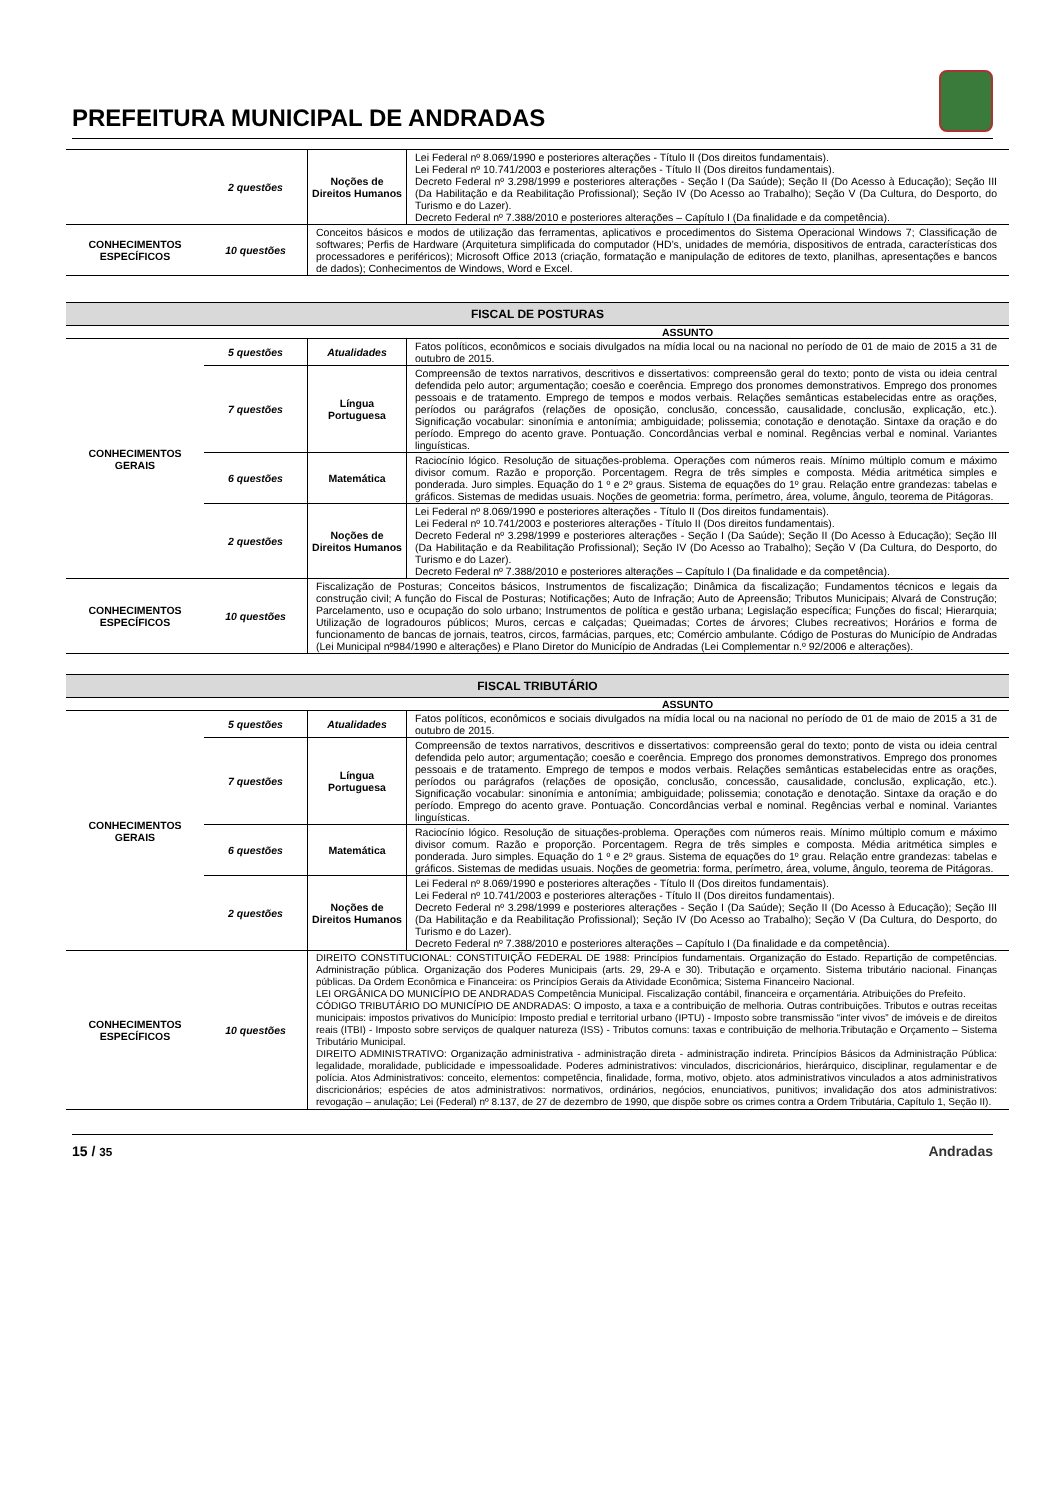PREFEITURA MUNICIPAL DE ANDRADAS
| | 2 questões | Noções de Direitos Humanos | Lei Federal nº 8.069/1990 e posteriores alterações - Título II (Dos direitos fundamentais). Lei Federal nº 10.741/2003 e posteriores alterações - Título II (Dos direitos fundamentais). Decreto Federal nº 3.298/1999 e posteriores alterações - Seção I (Da Saúde); Seção II (Do Acesso à Educação); Seção III (Da Habilitação e da Reabilitação Profissional); Seção IV (Do Acesso ao Trabalho); Seção V (Da Cultura, do Desporto, do Turismo e do Lazer). Decreto Federal nº 7.388/2010 e posteriores alterações – Capítulo I (Da finalidade e da competência). |
| CONHECIMENTOS ESPECÍFICOS | 10 questões | Conceitos básicos e modos de utilização das ferramentas, aplicativos e procedimentos do Sistema Operacional Windows 7; Classificação de softwares; Perfis de Hardware (Arquitetura simplificada do computador (HD’s, unidades de memória, dispositivos de entrada, características dos processadores e periféricos); Microsoft Office 2013 (criação, formatação e manipulação de editores de texto, planilhas, apresentações e bancos de dados); Conhecimentos de Windows, Word e Excel. | |
| FISCAL DE POSTURAS | | | |
| ASSUNTO | | | |
| CONHECIMENTOS GERAIS | 5 questões | Atualidades | Fatos políticos, econômicos e sociais divulgados na mídia local ou na nacional no período de 01 de maio de 2015 a 31 de outubro de 2015. |
| | 7 questões | Língua Portuguesa | Compreensão de textos narrativos, descritivos e dissertativos: compreensão geral do texto; ponto de vista ou ideia central defendida pelo autor; argumentação; coesão e coerência. Emprego dos pronomes demonstrativos. Emprego dos pronomes pessoais e de tratamento. Emprego de tempos e modos verbais. Relações semânticas estabelecidas entre as orações, períodos ou parágrafos (relações de oposição, conclusão, concessão, causalidade, conclusão, explicação, etc.). Significação vocabular: sinonímia e antonímia; ambiguidade; polissemia; conotação e denotação. Sintaxe da oração e do período. Emprego do acento grave. Pontuação. Concordâncias verbal e nominal. Regências verbal e nominal. Variantes linguísticas. |
| | 6 questões | Matemática | Raciocínio lógico. Resolução de situações-problema. Operações com números reais. Mínimo múltiplo comum e máximo divisor comum. Razão e proporção. Porcentagem. Regra de três simples e composta. Média aritmética simples e ponderada. Juro simples. Equação do 1 º e 2º graus. Sistema de equações do 1º grau. Relação entre grandezas: tabelas e gráficos. Sistemas de medidas usuais. Noções de geometria: forma, perímetro, área, volume, ângulo, teorema de Pitágoras. |
| | 2 questões | Noções de Direitos Humanos | Lei Federal nº 8.069/1990 e posteriores alterações - Título II (Dos direitos fundamentais). Lei Federal nº 10.741/2003 e posteriores alterações - Título II (Dos direitos fundamentais). Decreto Federal nº 3.298/1999 e posteriores alterações - Seção I (Da Saúde); Seção II (Do Acesso à Educação); Seção III (Da Habilitação e da Reabilitação Profissional); Seção IV (Do Acesso ao Trabalho); Seção V (Da Cultura, do Desporto, do Turismo e do Lazer). Decreto Federal nº 7.388/2010 e posteriores alterações – Capítulo I (Da finalidade e da competência). |
| CONHECIMENTOS ESPECÍFICOS | 10 questões | Fiscalização de Posturas; Conceitos básicos, Instrumentos de fiscalização; Dinâmica da fiscalização; Fundamentos técnicos e legais da construção civil; A função do Fiscal de Posturas; Notificações; Auto de Infração; Auto de Apreensão; Tributos Municipais; Alvará de Construção; Parcelamento, uso e ocupação do solo urbano; Instrumentos de política e gestão urbana; Legislação específica; Funções do fiscal; Hierarquia; Utilização de logradouros públicos; Muros, cercas e calçadas; Queimadas; Cortes de árvores; Clubes recreativos; Horários e forma de funcionamento de bancas de jornais, teatros, circos, farmácias, parques, etc; Comércio ambulante. Código de Posturas do Município de Andradas (Lei Municipal nº984/1990 e alterações) e Plano Diretor do Município de Andradas (Lei Complementar n.º 92/2006 e alterações). | |
| FISCAL TRIBUTÁRIO | | | |
| ASSUNTO | | | |
| CONHECIMENTOS GERAIS | 5 questões | Atualidades | Fatos políticos, econômicos e sociais divulgados na mídia local ou na nacional no período de 01 de maio de 2015 a 31 de outubro de 2015. |
| | 7 questões | Língua Portuguesa | Compreensão de textos narrativos, descritivos e dissertativos: compreensão geral do texto; ponto de vista ou ideia central defendida pelo autor; argumentação; coesão e coerência. Emprego dos pronomes demonstrativos. Emprego dos pronomes pessoais e de tratamento. Emprego de tempos e modos verbais. Relações semânticas estabelecidas entre as orações, períodos ou parágrafos (relações de oposição, conclusão, concessão, causalidade, conclusão, explicação, etc.). Significação vocabular: sinonímia e antonímia; ambiguidade; polissemia; conotação e denotação. Sintaxe da oração e do período. Emprego do acento grave. Pontuação. Concordâncias verbal e nominal. Regências verbal e nominal. Variantes linguísticas. |
| | 6 questões | Matemática | Raciocínio lógico. Resolução de situações-problema. Operações com números reais. Mínimo múltiplo comum e máximo divisor comum. Razão e proporção. Porcentagem. Regra de três simples e composta. Média aritmética simples e ponderada. Juro simples. Equação do 1 º e 2º graus. Sistema de equações do 1º grau. Relação entre grandezas: tabelas e gráficos. Sistemas de medidas usuais. Noções de geometria: forma, perímetro, área, volume, ângulo, teorema de Pitágoras. |
| | 2 questões | Noções de Direitos Humanos | Lei Federal nº 8.069/1990 e posteriores alterações - Título II (Dos direitos fundamentais). Lei Federal nº 10.741/2003 e posteriores alterações - Título II (Dos direitos fundamentais). Decreto Federal nº 3.298/1999 e posteriores alterações - Seção I (Da Saúde); Seção II (Do Acesso à Educação); Seção III (Da Habilitação e da Reabilitação Profissional); Seção IV (Do Acesso ao Trabalho); Seção V (Da Cultura, do Desporto, do Turismo e do Lazer). Decreto Federal nº 7.388/2010 e posteriores alterações – Capítulo I (Da finalidade e da competência). |
| CONHECIMENTOS ESPECÍFICOS | 10 questões | DIREITO CONSTITUCIONAL: CONSTITUIÇÃO FEDERAL DE 1988: Princípios fundamentais. Organização do Estado. Repartição de competências. Administração pública. Organização dos Poderes Municipais (arts. 29, 29-A e 30). Tributação e orçamento. Sistema tributário nacional. Finanças públicas. Da Ordem Econômica e Financeira: os Princípios Gerais da Atividade Econômica; Sistema Financeiro Nacional. LEI ORGÂNICA DO MUNICÍPIO DE ANDRADAS Competência Municipal. Fiscalização contábil, financeira e orçamentária. Atribuições do Prefeito. CÓDIGO TRIBUTÁRIO DO MUNICÍPIO DE ANDRADAS: O imposto, a taxa e a contribuição de melhoria. Outras contribuições. Tributos e outras receitas municipais: impostos privativos do Município: Imposto predial e territorial urbano (IPTU) - Imposto sobre transmissão “inter vivos” de imóveis e de direitos reais (ITBI) - Imposto sobre serviços de qualquer natureza (ISS) - Tributos comuns: taxas e contribuição de melhoria.Tributação e Orçamento – Sistema Tributário Municipal. DIREITO ADMINISTRATIVO: Organização administrativa - administração direta - administração indireta. Princípios Básicos da Administração Pública: legalidade, moralidade, publicidade e impessoalidade. Poderes administrativos: vinculados, discricionários, hierárquico, disciplinar, regulamentar e de polícia. Atos Administrativos: conceito, elementos: competência, finalidade, forma, motivo, objeto. atos administrativos vinculados a atos administrativos discricionários; espécies de atos administrativos: normativos, ordinários, negócios, enunciativos, punitivos; invalidação dos atos administrativos: revogação – anulação; Lei (Federal) nº 8.137, de 27 de dezembro de 1990, que dispõe sobre os crimes contra a Ordem Tributária, Capítulo 1, Seção II). | |
15 / 35 Andradas